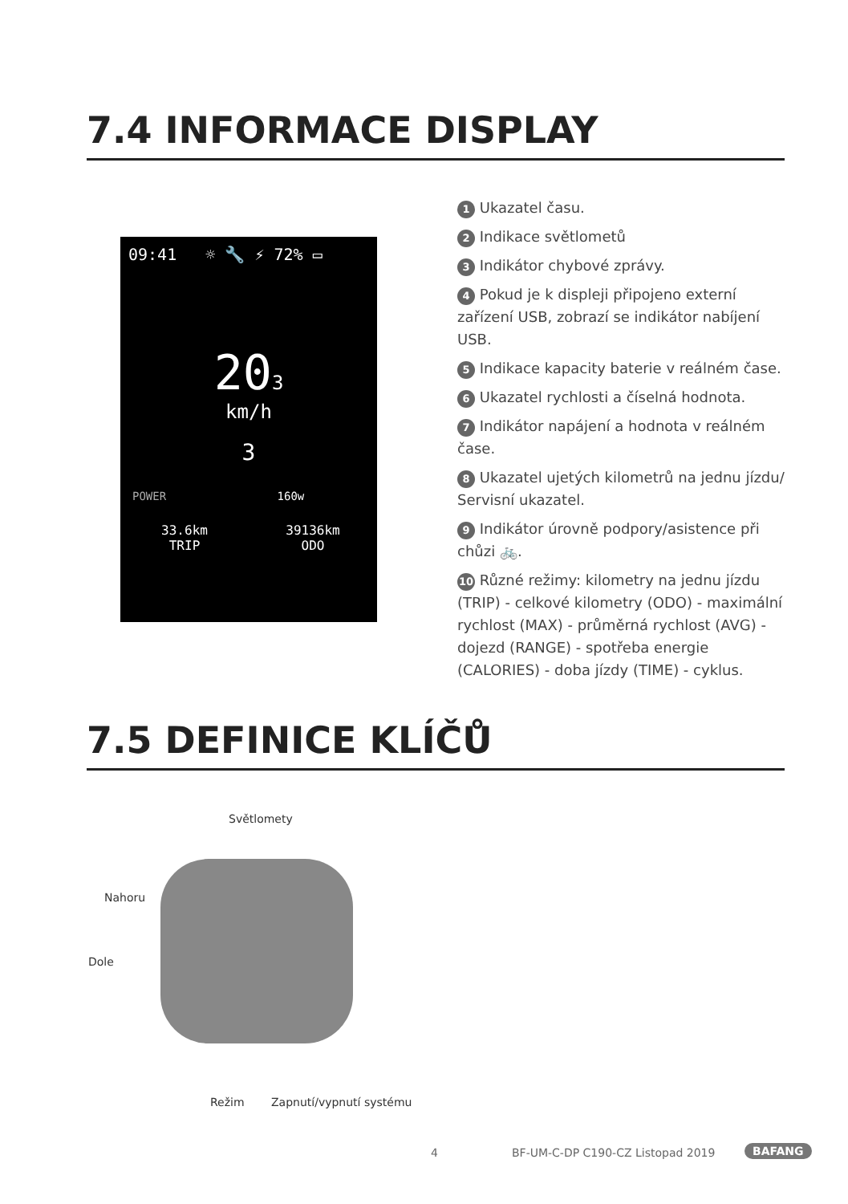7.4 INFORMACE DISPLAY
09:41 ☼ 🔧 ⚡ 72% ▭
203
km/h
3
POWER 160w
33.6km
TRIP
39136km
ODO
1 Ukazatel času.
2 Indikace světlometů
3 Indikátor chybové zprávy.
4 Pokud je k displeji připojeno externí zařízení USB, zobrazí se indikátor nabíjení USB.
5 Indikace kapacity baterie v reálném čase.
6 Ukazatel rychlosti a číselná hodnota.
7 Indikátor napájení a hodnota v reálném čase.
8 Ukazatel ujetých kilometrů na jednu jízdu/ Servisní ukazatel.
9 Indikátor úrovně podpory/asistence při chůzi 🚲.
10 Různé režimy: kilometry na jednu jízdu (TRIP) - celkové kilometry (ODO) - maximální rychlost (MAX) - průměrná rychlost (AVG) - dojezd (RANGE) - spotřeba energie (CALORIES) - doba jízdy (TIME) - cyklus.
7.5 DEFINICE KLÍČŮ
Světlomety
Nahoru
Dole
Režim Zapnutí/vypnutí systému
4
BF-UM-C-DP C190-CZ Listopad 2019
BAFANG